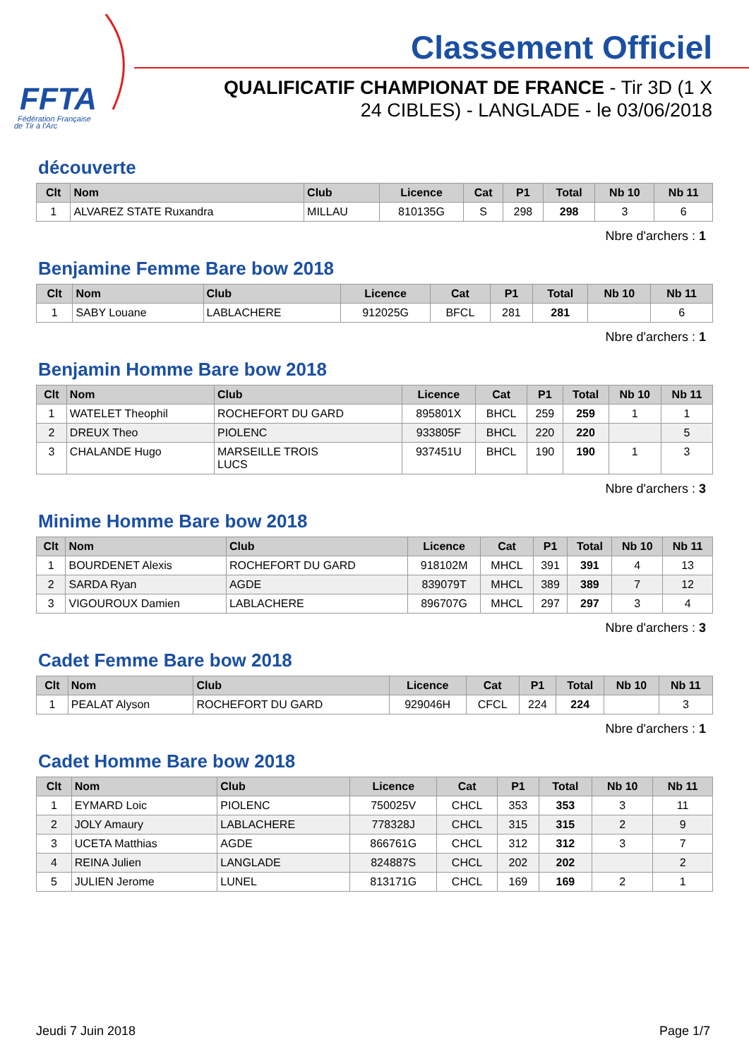FFTA
Fédération Française
de Tir à l'Arc
Classement Officiel
QUALIFICATIF CHAMPIONAT DE FRANCE - Tir 3D (1 X 24 CIBLES) - LANGLADE - le 03/06/2018
découverte
| Clt | Nom | Club | Licence | Cat | P1 | Total | Nb 10 | Nb 11 |
| --- | --- | --- | --- | --- | --- | --- | --- | --- |
| 1 | ALVAREZ STATE Ruxandra | MILLAU | 810135G | S | 298 | 298 | 3 | 6 |
Nbre d'archers : 1
Benjamine Femme Bare bow 2018
| Clt | Nom | Club | Licence | Cat | P1 | Total | Nb 10 | Nb 11 |
| --- | --- | --- | --- | --- | --- | --- | --- | --- |
| 1 | SABY Louane | LABLACHERE | 912025G | BFCL | 281 | 281 | | 6 |
Nbre d'archers : 1
Benjamin Homme Bare bow 2018
| Clt | Nom | Club | Licence | Cat | P1 | Total | Nb 10 | Nb 11 |
| --- | --- | --- | --- | --- | --- | --- | --- | --- |
| 1 | WATELET Theophil | ROCHEFORT DU GARD | 895801X | BHCL | 259 | 259 | 1 | 1 |
| 2 | DREUX Theo | PIOLENC | 933805F | BHCL | 220 | 220 | | 5 |
| 3 | CHALANDE Hugo | MARSEILLE TROIS LUCS | 937451U | BHCL | 190 | 190 | 1 | 3 |
Nbre d'archers : 3
Minime Homme Bare bow 2018
| Clt | Nom | Club | Licence | Cat | P1 | Total | Nb 10 | Nb 11 |
| --- | --- | --- | --- | --- | --- | --- | --- | --- |
| 1 | BOURDENET Alexis | ROCHEFORT DU GARD | 918102M | MHCL | 391 | 391 | 4 | 13 |
| 2 | SARDA Ryan | AGDE | 839079T | MHCL | 389 | 389 | 7 | 12 |
| 3 | VIGOUROUX Damien | LABLACHERE | 896707G | MHCL | 297 | 297 | 3 | 4 |
Nbre d'archers : 3
Cadet Femme Bare bow 2018
| Clt | Nom | Club | Licence | Cat | P1 | Total | Nb 10 | Nb 11 |
| --- | --- | --- | --- | --- | --- | --- | --- | --- |
| 1 | PEALAT Alyson | ROCHEFORT DU GARD | 929046H | CFCL | 224 | 224 | | 3 |
Nbre d'archers : 1
Cadet Homme Bare bow 2018
| Clt | Nom | Club | Licence | Cat | P1 | Total | Nb 10 | Nb 11 |
| --- | --- | --- | --- | --- | --- | --- | --- | --- |
| 1 | EYMARD Loic | PIOLENC | 750025V | CHCL | 353 | 353 | 3 | 11 |
| 2 | JOLY Amaury | LABLACHERE | 778328J | CHCL | 315 | 315 | 2 | 9 |
| 3 | UCETA Matthias | AGDE | 866761G | CHCL | 312 | 312 | 3 | 7 |
| 4 | REINA Julien | LANGLADE | 824887S | CHCL | 202 | 202 | | 2 |
| 5 | JULIEN Jerome | LUNEL | 813171G | CHCL | 169 | 169 | 2 | 1 |
Jeudi 7 Juin 2018 Page 1/7